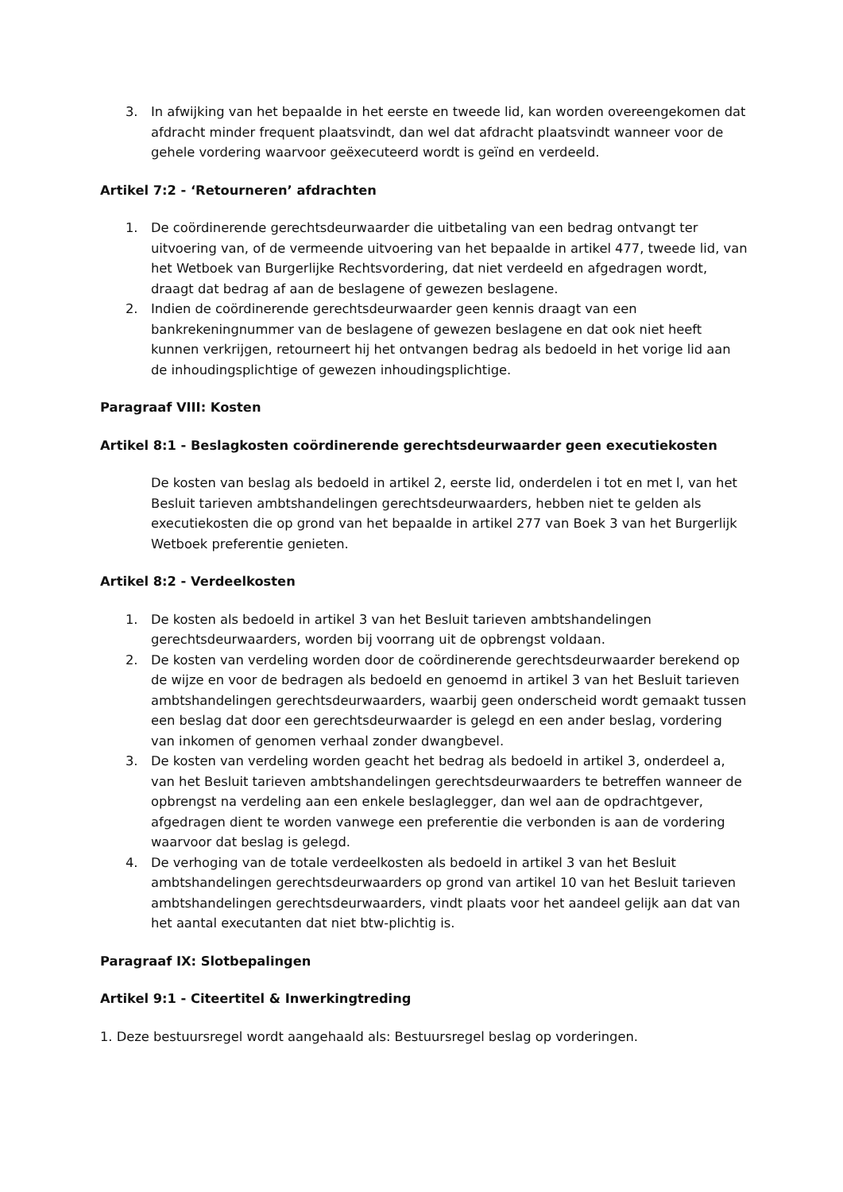3. In afwijking van het bepaalde in het eerste en tweede lid, kan worden overeengekomen dat afdracht minder frequent plaatsvindt, dan wel dat afdracht plaatsvindt wanneer voor de gehele vordering waarvoor geëxecuteerd wordt is geïnd en verdeeld.
Artikel 7:2 - ‘Retourneren’ afdrachten
1. De coördinerende gerechtsdeurwaarder die uitbetaling van een bedrag ontvangt ter uitvoering van, of de vermeende uitvoering van het bepaalde in artikel 477, tweede lid, van het Wetboek van Burgerlijke Rechtsvordering, dat niet verdeeld en afgedragen wordt, draagt dat bedrag af aan de beslagene of gewezen beslagene.
2. Indien de coördinerende gerechtsdeurwaarder geen kennis draagt van een bankrekeningnummer van de beslagene of gewezen beslagene en dat ook niet heeft kunnen verkrijgen, retourneert hij het ontvangen bedrag als bedoeld in het vorige lid aan de inhoudingsplichtige of gewezen inhoudingsplichtige.
Paragraaf VIII: Kosten
Artikel 8:1 - Beslagkosten coördinerende gerechtsdeurwaarder geen executiekosten
De kosten van beslag als bedoeld in artikel 2, eerste lid, onderdelen i tot en met l, van het Besluit tarieven ambtshandelingen gerechtsdeurwaarders, hebben niet te gelden als executiekosten die op grond van het bepaalde in artikel 277 van Boek 3 van het Burgerlijk Wetboek preferentie genieten.
Artikel 8:2 - Verdeelkosten
1. De kosten als bedoeld in artikel 3 van het Besluit tarieven ambtshandelingen gerechtsdeurwaarders, worden bij voorrang uit de opbrengst voldaan.
2. De kosten van verdeling worden door de coördinerende gerechtsdeurwaarder berekend op de wijze en voor de bedragen als bedoeld en genoemd in artikel 3 van het Besluit tarieven ambtshandelingen gerechtsdeurwaarders, waarbij geen onderscheid wordt gemaakt tussen een beslag dat door een gerechtsdeurwaarder is gelegd en een ander beslag, vordering van inkomen of genomen verhaal zonder dwangbevel.
3. De kosten van verdeling worden geacht het bedrag als bedoeld in artikel 3, onderdeel a, van het Besluit tarieven ambtshandelingen gerechtsdeurwaarders te betreffen wanneer de opbrengst na verdeling aan een enkele beslaglegger, dan wel aan de opdrachtgever, afgedragen dient te worden vanwege een preferentie die verbonden is aan de vordering waarvoor dat beslag is gelegd.
4. De verhoging van de totale verdeelkosten als bedoeld in artikel 3 van het Besluit ambtshandelingen gerechtsdeurwaarders op grond van artikel 10 van het Besluit tarieven ambtshandelingen gerechtsdeurwaarders, vindt plaats voor het aandeel gelijk aan dat van het aantal executanten dat niet btw-plichtig is.
Paragraaf IX: Slotbepalingen
Artikel 9:1 - Citeertitel & Inwerkingtreding
1. Deze bestuursregel wordt aangehaald als: Bestuursregel beslag op vorderingen.